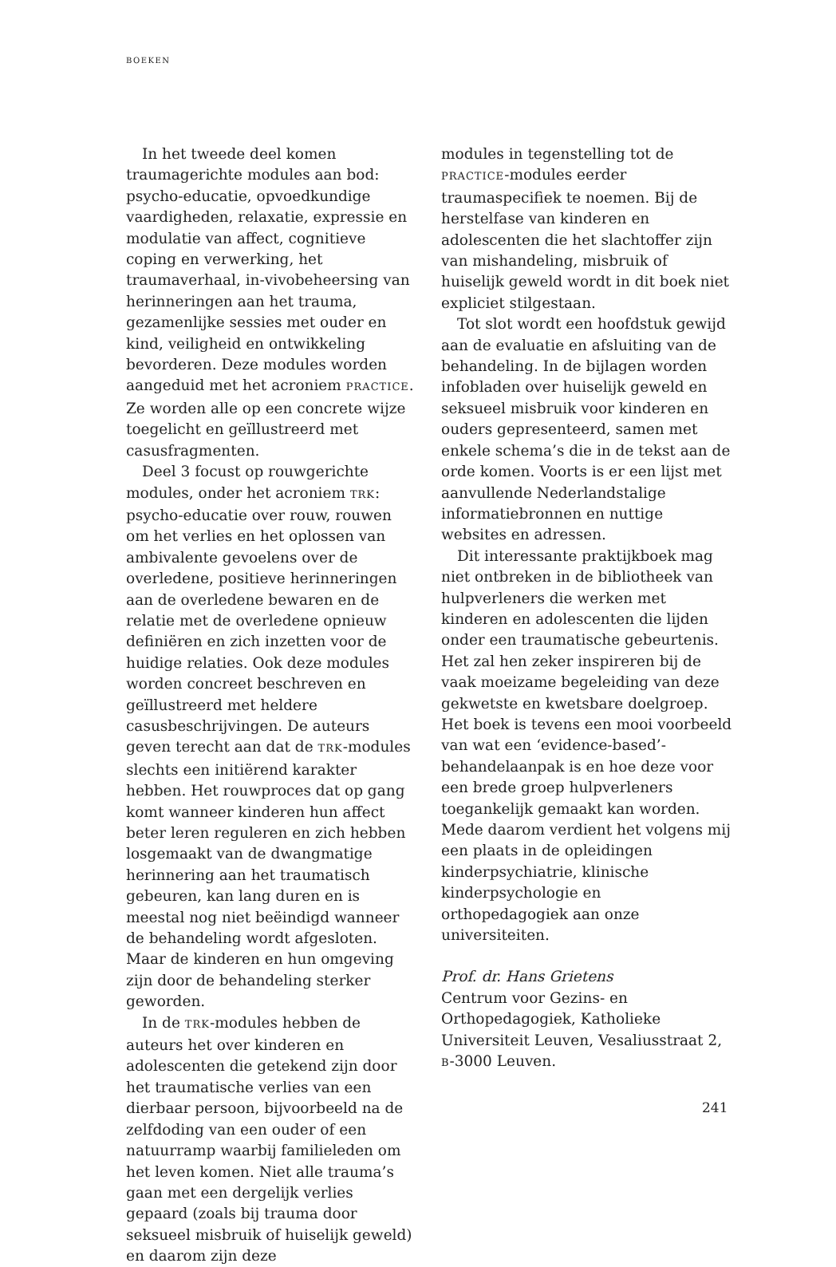BOEKEN
In het tweede deel komen traumagerichte modules aan bod: psycho-educatie, opvoedkundige vaardigheden, relaxatie, expressie en modulatie van affect, cognitieve coping en verwerking, het traumaverhaal, in-vivobeheersing van herinneringen aan het trauma, gezamenlijke sessies met ouder en kind, veiligheid en ontwikkeling bevorderen. Deze modules worden aangeduid met het acroniem PRACTICE. Ze worden alle op een concrete wijze toegelicht en geïllustreerd met casusfragmenten.
Deel 3 focust op rouwgerichte modules, onder het acroniem TRK: psycho-educatie over rouw, rouwen om het verlies en het oplossen van ambivalente gevoelens over de overledene, positieve herinneringen aan de overledene bewaren en de relatie met de overledene opnieuw definiëren en zich inzetten voor de huidige relaties. Ook deze modules worden concreet beschreven en geïllustreerd met heldere casusbeschrijvingen. De auteurs geven terecht aan dat de TRK-modules slechts een initiërend karakter hebben. Het rouwproces dat op gang komt wanneer kinderen hun affect beter leren reguleren en zich hebben losgemaakt van de dwangmatige herinnering aan het traumatisch gebeuren, kan lang duren en is meestal nog niet beëindigd wanneer de behandeling wordt afgesloten. Maar de kinderen en hun omgeving zijn door de behandeling sterker geworden.
In de TRK-modules hebben de auteurs het over kinderen en adolescenten die getekend zijn door het traumatische verlies van een dierbaar persoon, bijvoorbeeld na de zelfdoding van een ouder of een natuurramp waarbij familieleden om het leven komen. Niet alle trauma’s gaan met een dergelijk verlies gepaard (zoals bij trauma door seksueel misbruik of huiselijk geweld) en daarom zijn deze
modules in tegenstelling tot de PRACTICE-modules eerder traumaspecifiek te noemen. Bij de herstelfase van kinderen en adolescenten die het slachtoffer zijn van mishandeling, misbruik of huiselijk geweld wordt in dit boek niet expliciet stilgestaan.
Tot slot wordt een hoofdstuk gewijd aan de evaluatie en afsluiting van de behandeling. In de bijlagen worden infobladen over huiselijk geweld en seksueel misbruik voor kinderen en ouders gepresenteerd, samen met enkele schema’s die in de tekst aan de orde komen. Voorts is er een lijst met aanvullende Nederlandstalige informatiebronnen en nuttige websites en adressen.
Dit interessante praktijkboek mag niet ontbreken in de bibliotheek van hulpverleners die werken met kinderen en adolescenten die lijden onder een traumatische gebeurtenis. Het zal hen zeker inspireren bij de vaak moeizame begeleiding van deze gekwetste en kwetsbare doelgroep. Het boek is tevens een mooi voorbeeld van wat een ‘evidence-based’-behandelaanpak is en hoe deze voor een brede groep hulpverleners toegankelijk gemaakt kan worden. Mede daarom verdient het volgens mij een plaats in de opleidingen kinderpsychiatrie, klinische kinderpsychologie en orthopedagogiek aan onze universiteiten.
Prof. dr. Hans Grietens
Centrum voor Gezins- en Orthopedagogiek, Katholieke Universiteit Leuven, Vesaliusstraat 2, B-3000 Leuven.
241